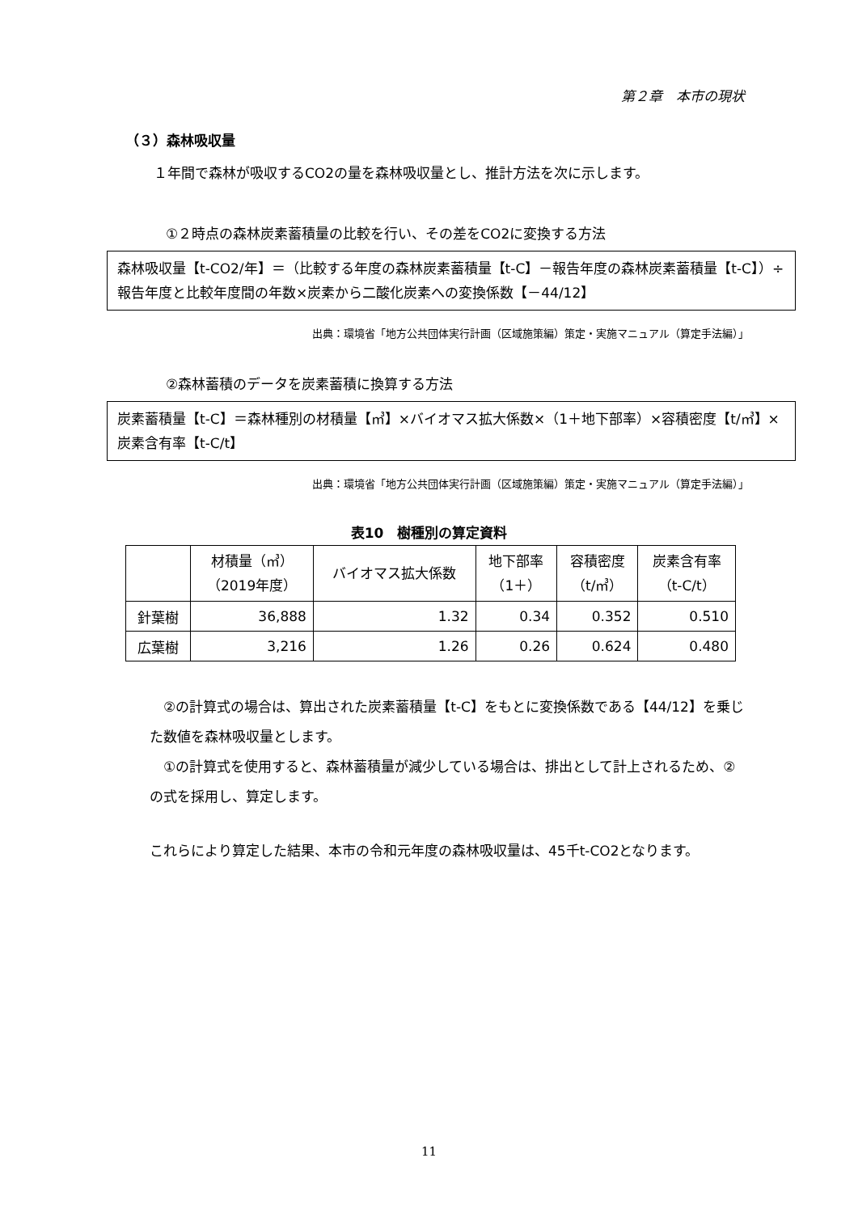第２章　本市の現状
（３）森林吸収量
１年間で森林が吸収するCO2の量を森林吸収量とし、推計方法を次に示します。
①２時点の森林炭素蓄積量の比較を行い、その差をCO2に変換する方法
森林吸収量【t-CO2/年】＝（比較する年度の森林炭素蓄積量【t-C】－報告年度の森林炭素蓄積量【t-C】）÷報告年度と比較年度間の年数×炭素から二酸化炭素への変換係数【－44/12】
出典：環境省「地方公共団体実行計画（区域施策編）策定・実施マニュアル（算定手法編）」
②森林蓄積のデータを炭素蓄積に換算する方法
炭素蓄積量【t-C】＝森林種別の材積量【㎥】×バイオマス拡大係数×（1＋地下部率）×容積密度【t/㎥】×炭素含有率【t-C/t】
出典：環境省「地方公共団体実行計画（区域施策編）策定・実施マニュアル（算定手法編）」
表10　樹種別の算定資料
| | 材積量（㎥） （2019年度） | バイオマス拡大係数 | 地下部率 （1＋） | 容積密度 （t/㎥） | 炭素含有率 （t-C/t） |
| --- | --- | --- | --- | --- | --- |
| 針葉樹 | 36,888 | 1.32 | 0.34 | 0.352 | 0.510 |
| 広葉樹 | 3,216 | 1.26 | 0.26 | 0.624 | 0.480 |
　②の計算式の場合は、算出された炭素蓄積量【t-C】をもとに変換係数である【44/12】を乗じた数値を森林吸収量とします。
　①の計算式を使用すると、森林蓄積量が減少している場合は、排出として計上されるため、②の式を採用し、算定します。
これらにより算定した結果、本市の令和元年度の森林吸収量は、45千t-CO2となります。
11